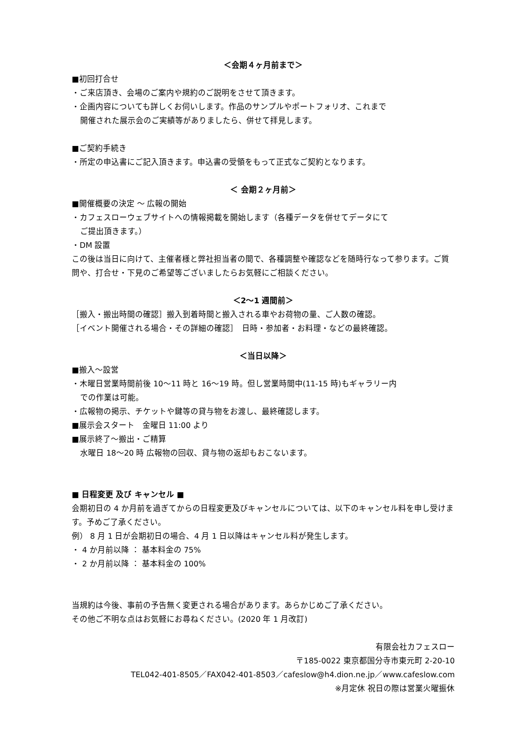＜会期４ヶ月前まで＞
■初回打合せ
・ご来店頂き、会場のご案内や規約のご説明をさせて頂きます。
・企画内容についても詳しくお伺いします。作品のサンプルやポートフォリオ、これまで
開催された展示会のご実績等がありましたら、併せて拝見します。
■ご契約手続き
・所定の申込書にご記入頂きます。申込書の受領をもって正式なご契約となります。
＜ 会期２ヶ月前＞
■開催概要の決定 ～ 広報の開始
・カフェスローウェブサイトへの情報掲載を開始します（各種データを併せてデータにて
ご提出頂きます。）
・DM 設置
この後は当日に向けて、主催者様と弊社担当者の間で、各種調整や確認などを随時行なって参ります。ご質問や、打合せ・下見のご希望等ございましたらお気軽にご相談ください。
＜2～1 週間前＞
［搬入・搬出時間の確認］搬入到着時間と搬入される車やお荷物の量、ご人数の確認。
［イベント開催される場合・その詳細の確認］　日時・参加者・お料理・などの最終確認。
＜当日以降＞
■搬入～設営
・木曜日営業時間前後 10～11 時と 16～19 時。但し営業時間中(11-15 時)もギャラリー内
での作業は可能。
・広報物の掲示、チケットや鍵等の貸与物をお渡し、最終確認します。
■展示会スタート　金曜日 11:00 より
■展示終了～搬出・ご精算
水曜日 18～20 時 広報物の回収、貸与物の返却もおこないます。
■ 日程変更 及び キャンセル ■
会期初日の 4 か月前を過ぎてからの日程変更及びキャンセルについては、以下のキャンセル料を申し受けます。予めご了承ください。
例） 8 月 1 日が会期初日の場合、4 月 1 日以降はキャンセル料が発生します。
・ 4 か月前以降 ： 基本料金の 75%
・ 2 か月前以降 ： 基本料金の 100%
当規約は今後、事前の予告無く変更される場合があります。あらかじめご了承ください。
その他ご不明な点はお気軽にお尋ねください。(2020 年 1 月改訂)
有限会社カフェスロー
〒185-0022 東京都国分寺市東元町 2-20-10
TEL042-401-8505／FAX042-401-8503／cafeslow@h4.dion.ne.jp／www.cafeslow.com
※月定休 祝日の際は営業火曜振休